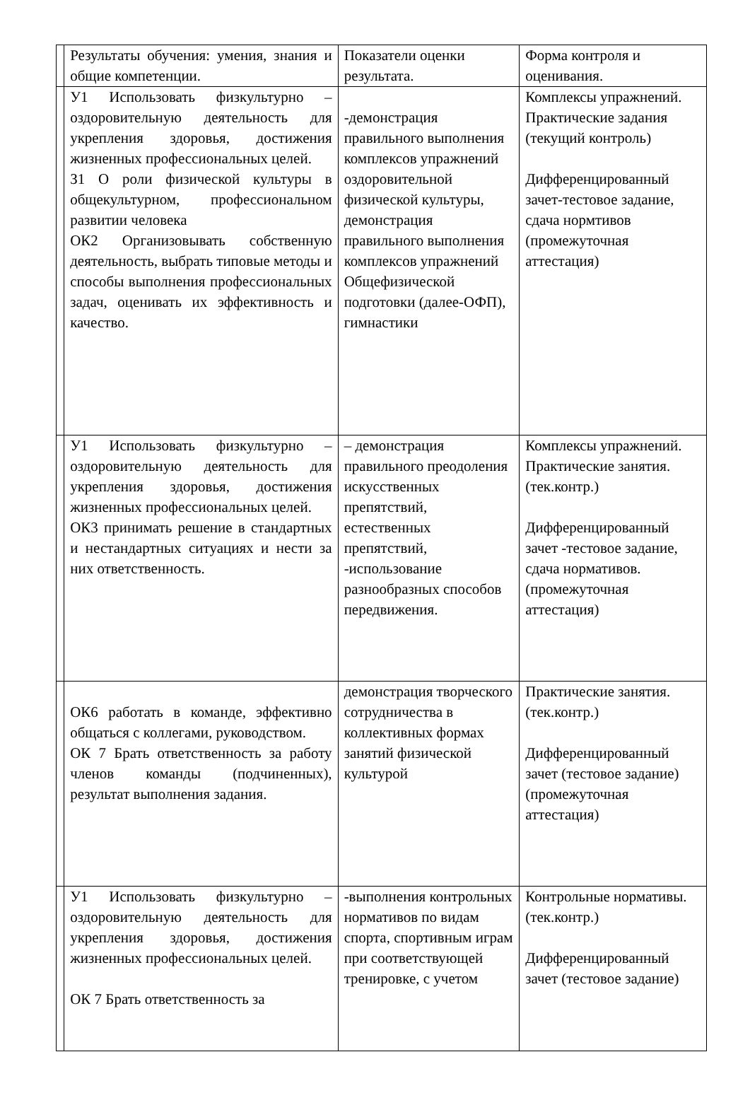| | Результаты обучения: умения, знания и общие компетенции. | Показатели оценки результата. | Форма контроля и оценивания. |
| | У1 Использовать физкультурно – оздоровительную деятельность для укрепления здоровья, достижения жизненных профессиональных целей. З1 О роли физической культуры в общекультурном, профессиональном развитии человека ОК2 Организовывать собственную деятельность, выбрать типовые методы и способы выполнения профессиональных задач, оценивать их эффективность и качество. | -демонстрация правильного выполнения комплексов упражнений оздоровительной физической культуры, демонстрация правильного выполнения комплексов упражнений Общефизической подготовки (далее-ОФП), гимнастики | Комплексы упражнений. Практические задания (текущий контроль) Дифференцированный зачет-тестовое задание, сдача нормтивов (промежуточная аттестация) |
| | У1 Использовать физкультурно – оздоровительную деятельность для укрепления здоровья, достижения жизненных профессиональных целей. ОК3 принимать решение в стандартных и нестандартных ситуациях и нести за них ответственность. | – демонстрация правильного преодоления искусственных препятствий, естественных препятствий, -использование разнообразных способов передвижения. | Комплексы упражнений. Практические занятия. (тек.контр.) Дифференцированный зачет -тестовое задание, сдача нормативов. (промежуточная аттестация) |
| | ОК6 работать в команде, эффективно общаться с коллегами, руководством. ОК 7 Брать ответственность за работу членов команды (подчиненных), результат выполнения задания. | демонстрация творческого сотрудничества в коллективных формах занятий физической культурой | Практические занятия. (тек.контр.) Дифференцированный зачет (тестовое задание) (промежуточная аттестация) |
| | У1 Использовать физкультурно – оздоровительную деятельность для укрепления здоровья, достижения жизненных профессиональных целей. ОК 7 Брать ответственность за | -выполнения контрольных нормативов по видам спорта, спортивным играм при соответствующей тренировке, с учетом | Контрольные нормативы. (тек.контр.) Дифференцированный зачет (тестовое задание) |